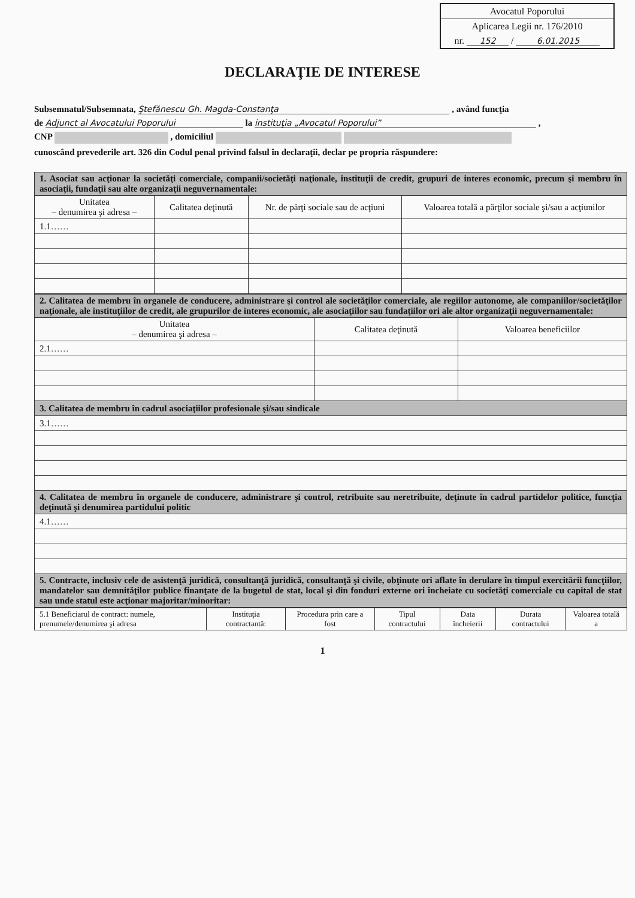Avocatul Poporului
Aplicarea Legii nr. 176/2010
nr. 152 / 6.01.2015
DECLARAŢIE DE INTERESE
Subsemnatul/Subsemnata, Ştefănescu Gh. Magda-Constanţa , având funcţia
de Adjunct al Avocatului Poporului la instituţia „Avocatul Poporului” ,
CNP , domiciliul
cunoscând prevederile art. 326 din Codul penal privind falsul în declaraţii, declar pe propria răspundere:
| 1. Asociat sau acţionar la societăţi comerciale, companii/societăţi naţionale, instituţii de credit, grupuri de interes economic, precum şi membru în asociaţii, fundaţii sau alte organizaţii neguvernamentale: | | | |
| Unitatea – denumirea şi adresa – | Calitatea deţinută | Nr. de părţi sociale sau de acţiuni | Valoarea totală a părţilor sociale şi/sau a acţiunilor |
| 1.1…… | | | |
| 2. Calitatea de membru în organele de conducere, administrare şi control ale societăţilor comerciale, ale regiilor autonome, ale companiilor/societăţilor naţionale, ale instituţiilor de credit, ale grupurilor de interes economic, ale asociaţiilor sau fundaţiilor ori ale altor organizaţii neguvernamentale: | | |
| Unitatea – denumirea şi adresa – | Calitatea deţinută | Valoarea beneficiilor |
| 2.1…… | | |
| 3. Calitatea de membru în cadrul asociaţiilor profesionale şi/sau sindicale | | |
| 3.1…… | | |
| 4. Calitatea de membru în organele de conducere, administrare şi control, retribuite sau neretribuite, deţinute în cadrul partidelor politice, funcţia deţinută şi denumirea partidului politic | | |
| 4.1…… | | |
| 5. Contracte, inclusiv cele de asistenţă juridică, consultanţă juridică, consultanţă şi civile, obţinute ori aflate în derulare în timpul exercitării funcţiilor, mandatelor sau demnităţilor publice finanţate de la bugetul de stat, local şi din fonduri externe ori încheiate cu societăţi comerciale cu capital de stat sau unde statul este acţionar majoritar/minoritar: | | |
| 5.1 Beneficiarul de contract: numele, prenumele/denumirea şi adresa | Instituţia contractantă: | Procedura prin care a fost | Tipul contractului | Data încheierii | Durata contractului | Valoarea totală a |
1